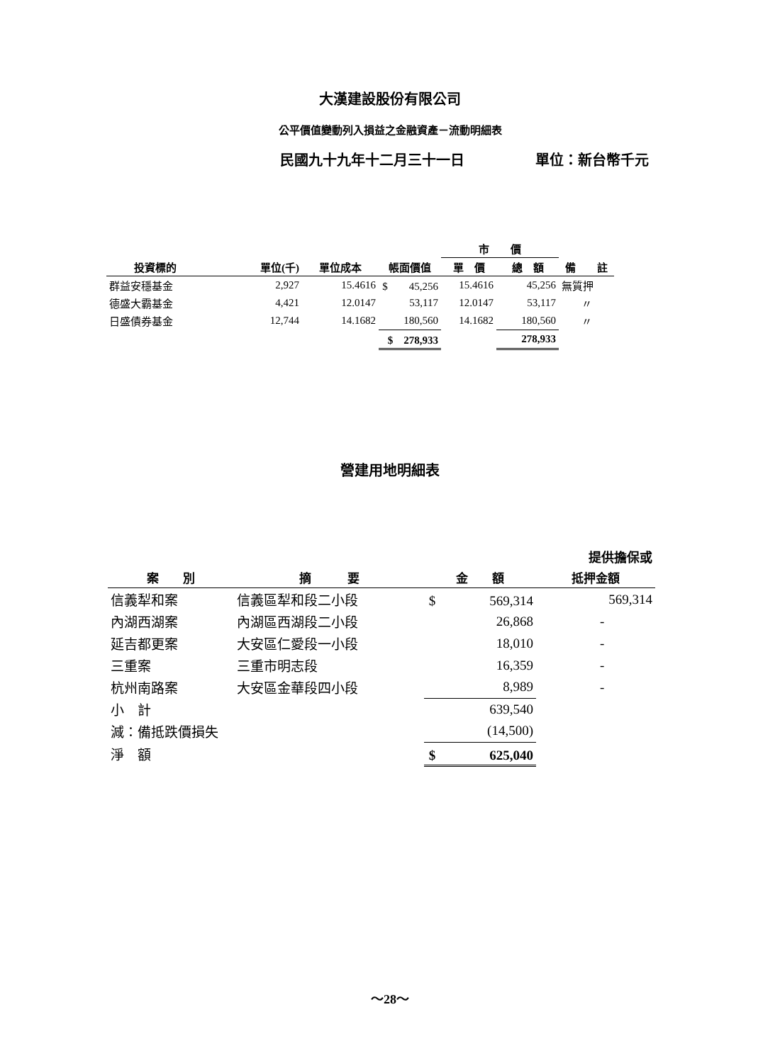大漢建設股份有限公司
公平價值變動列入損益之金融資產－流動明細表
民國九十九年十二月三十一日 單位：新台幣千元
| | | | | 市 價 | | |
| --- | --- | --- | --- | --- | --- | --- |
| 投資標的 | 單位(千) | 單位成本 | 帳面價值 | 單 價 | 總 額 | 備 註 |
| 群益安穩基金 | 2,927 | 15.4616 | $ 45,256 | 15.4616 | 45,256 | 無質押 |
| 德盛大霸基金 | 4,421 | 12.0147 | 53,117 | 12.0147 | 53,117 | 〃 |
| 日盛債券基金 | 12,744 | 14.1682 | 180,560 | 14.1682 | 180,560 | 〃 |
| | | | $ 278,933 | | 278,933 | |
營建用地明細表
| | | | 提供擔保或 |
| --- | --- | --- | --- |
| 案 別 | 摘 要 | 金 額 | 抵押金額 |
| 信義犁和案 | 信義區犁和段二小段 | $ 569,314 | 569,314 |
| 內湖西湖案 | 內湖區西湖段二小段 | 26,868 | - |
| 延吉都更案 | 大安區仁愛段一小段 | 18,010 | - |
| 三重案 | 三重市明志段 | 16,359 | - |
| 杭州南路案 | 大安區金華段四小段 | 8,989 | - |
| 小 計 | | 639,540 | |
| 減：備抵跌價損失 | | (14,500) | |
| 淨 額 | | $ 625,040 | |
～28～